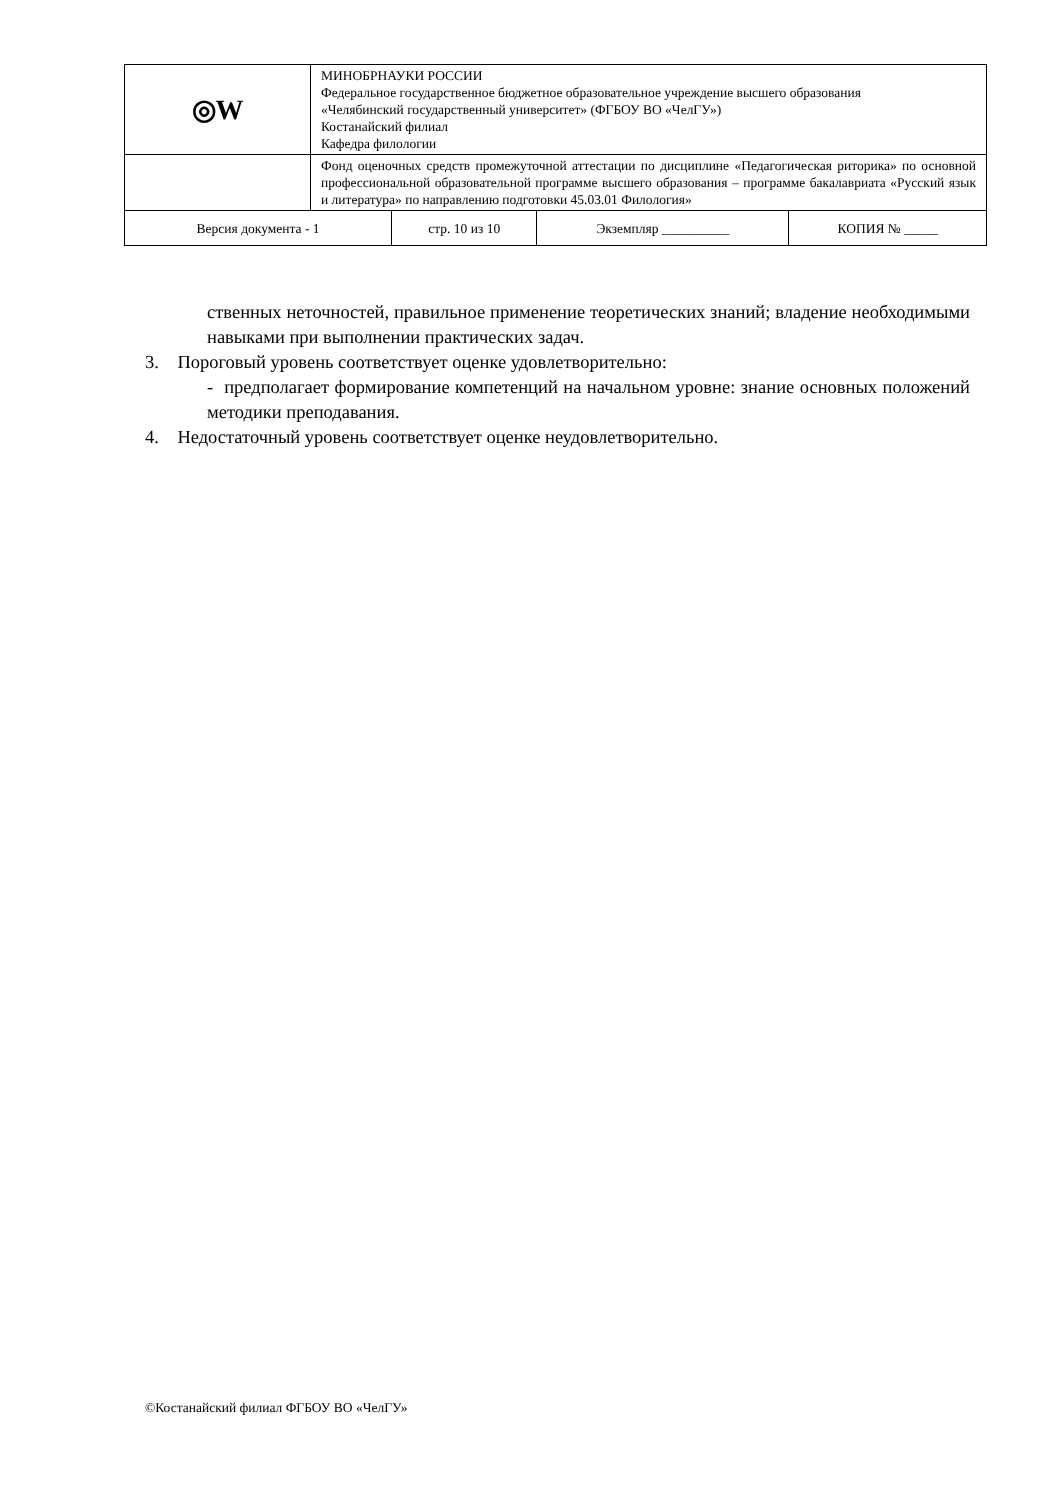| ◎W | МИНОБРНАУКИ РОССИИ Федеральное государственное бюджетное образовательное учреждение высшего образования «Челябинский государственный университет» (ФГБОУ ВО «ЧелГУ») Костанайский филиал Кафедра филологии | | | |
| | Фонд оценочных средств промежуточной аттестации по дисциплине «Педагогическая риторика» по основной профессиональной образовательной программе высшего образования – программе бакалавриата «Русский язык и литература» по направлению подготовки 45.03.01 Филология» | | | |
| Версия документа - 1 | | стр. 10 из 10 | Экземпляр __________ | КОПИЯ № _____ |
ственных неточностей, правильное применение теоретических знаний; владение необходимыми навыками при выполнении практических задач.
3. Пороговый уровень соответствует оценке удовлетворительно:
- предполагает формирование компетенций на начальном уровне: знание основных положений методики преподавания.
4. Недостаточный уровень соответствует оценке неудовлетворительно.
©Костанайский филиал ФГБОУ ВО «ЧелГУ»